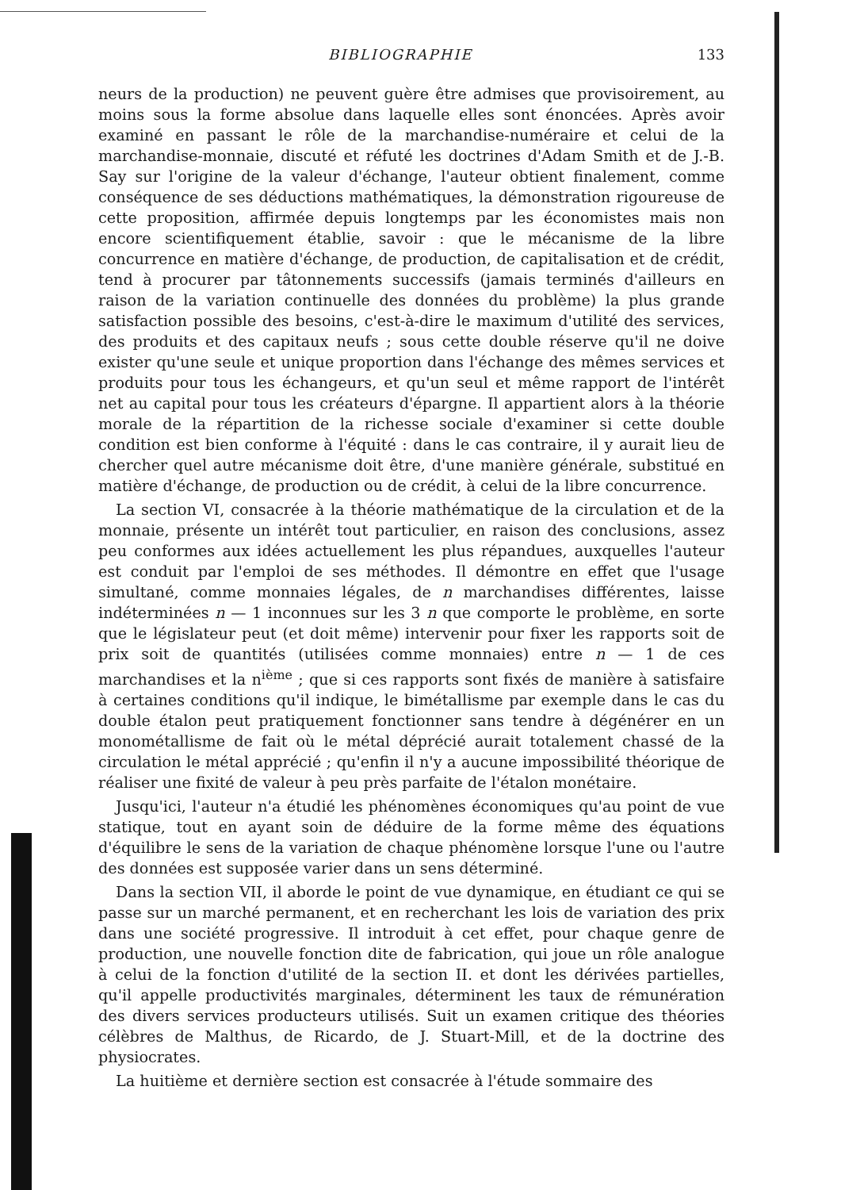BIBLIOGRAPHIE 133
neurs de la production) ne peuvent guère être admises que provisoirement, au moins sous la forme absolue dans laquelle elles sont énoncées. Après avoir examiné en passant le rôle de la marchandise-numéraire et celui de la marchandise-monnaie, discuté et réfuté les doctrines d'Adam Smith et de J.-B. Say sur l'origine de la valeur d'échange, l'auteur obtient finalement, comme conséquence de ses déductions mathématiques, la démonstration rigoureuse de cette proposition, affirmée depuis longtemps par les économistes mais non encore scientifiquement établie, savoir : que le mécanisme de la libre concurrence en matière d'échange, de production, de capitalisation et de crédit, tend à procurer par tâtonnements successifs (jamais terminés d'ailleurs en raison de la variation continuelle des données du problème) la plus grande satisfaction possible des besoins, c'est-à-dire le maximum d'utilité des services, des produits et des capitaux neufs ; sous cette double réserve qu'il ne doive exister qu'une seule et unique proportion dans l'échange des mêmes services et produits pour tous les échangeurs, et qu'un seul et même rapport de l'intérêt net au capital pour tous les créateurs d'épargne. Il appartient alors à la théorie morale de la répartition de la richesse sociale d'examiner si cette double condition est bien conforme à l'équité : dans le cas contraire, il y aurait lieu de chercher quel autre mécanisme doit être, d'une manière générale, substitué en matière d'échange, de production ou de crédit, à celui de la libre concurrence.
La section VI, consacrée à la théorie mathématique de la circulation et de la monnaie, présente un intérêt tout particulier, en raison des conclusions, assez peu conformes aux idées actuellement les plus répandues, auxquelles l'auteur est conduit par l'emploi de ses méthodes. Il démontre en effet que l'usage simultané, comme monnaies légales, de n marchandises différentes, laisse indéterminées n — 1 inconnues sur les 3 n que comporte le problème, en sorte que le législateur peut (et doit même) intervenir pour fixer les rapports soit de prix soit de quantités (utilisées comme monnaies) entre n — 1 de ces marchandises et la n<sup>ième</sup> ; que si ces rapports sont fixés de manière à satisfaire à certaines conditions qu'il indique, le bimétallisme par exemple dans le cas du double étalon peut pratiquement fonctionner sans tendre à dégénérer en un monométallisme de fait où le métal déprécié aurait totalement chassé de la circulation le métal apprécié ; qu'enfin il n'y a aucune impossibilité théorique de réaliser une fixité de valeur à peu près parfaite de l'étalon monétaire.
Jusqu'ici, l'auteur n'a étudié les phénomènes économiques qu'au point de vue statique, tout en ayant soin de déduire de la forme même des équations d'équilibre le sens de la variation de chaque phénomène lorsque l'une ou l'autre des données est supposée varier dans un sens déterminé.
Dans la section VII, il aborde le point de vue dynamique, en étudiant ce qui se passe sur un marché permanent, et en recherchant les lois de variation des prix dans une société progressive. Il introduit à cet effet, pour chaque genre de production, une nouvelle fonction dite de fabrication, qui joue un rôle analogue à celui de la fonction d'utilité de la section II. et dont les dérivées partielles, qu'il appelle productivités marginales, déterminent les taux de rémunération des divers services producteurs utilisés. Suit un examen critique des théories célèbres de Malthus, de Ricardo, de J. Stuart-Mill, et de la doctrine des physiocrates.
La huitième et dernière section est consacrée à l'étude sommaire des